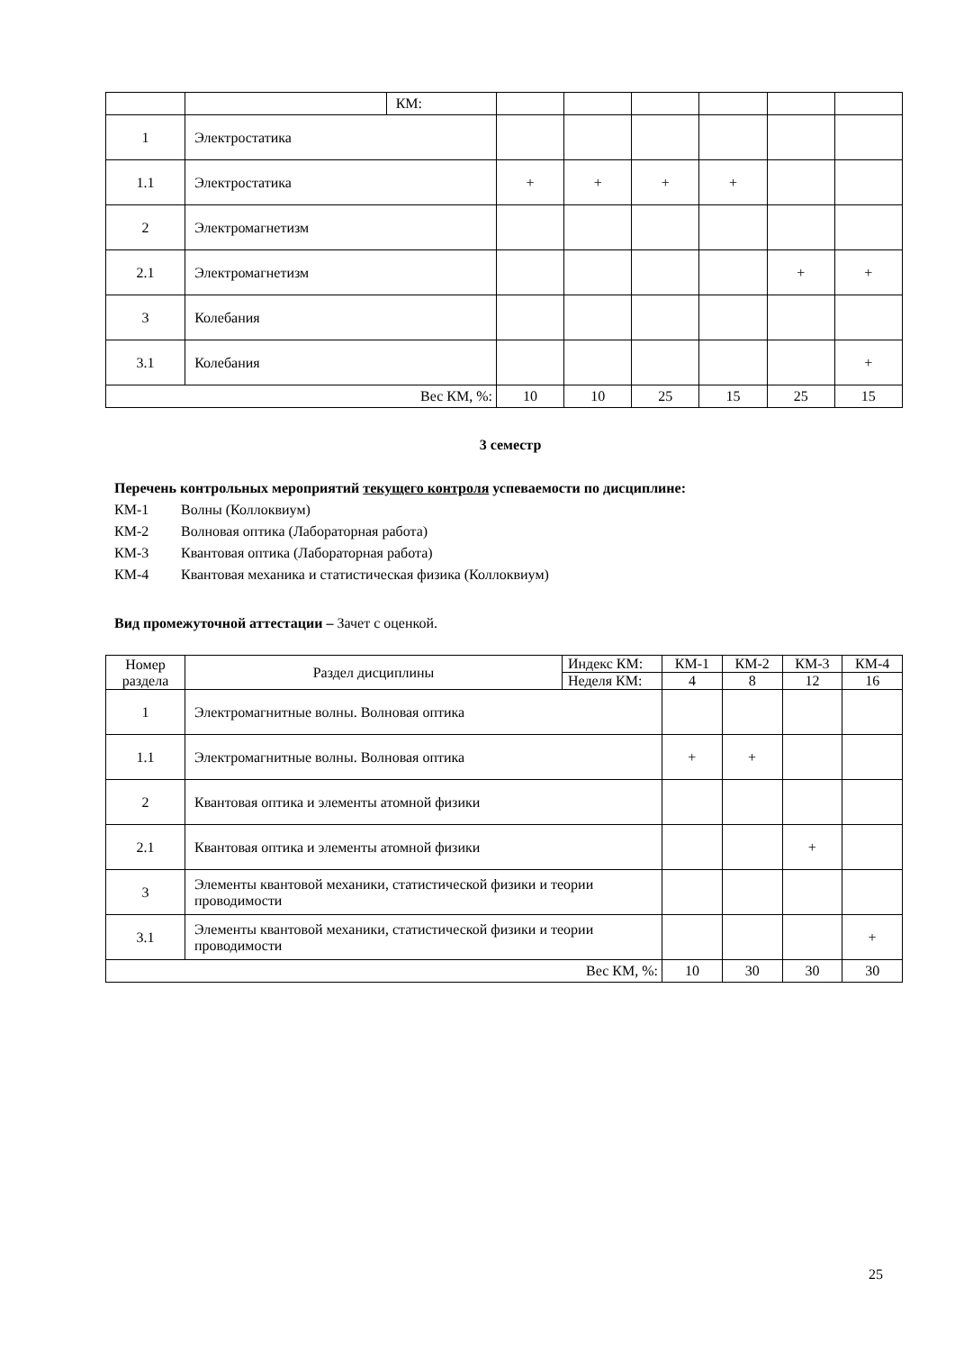| | | КМ: | | | | | | |
| 1 | Электростатика | | | | | | | |
| 1.1 | Электростатика | | + | + | + | + | | |
| 2 | Электромагнетизм | | | | | | | |
| 2.1 | Электромагнетизм | | | | | | + | + |
| 3 | Колебания | | | | | | | |
| 3.1 | Колебания | | | | | | | + |
| Вес КМ, %: | | | 10 | 10 | 25 | 15 | 25 | 15 |
3 семестр
Перечень контрольных мероприятий текущего контроля успеваемости по дисциплине:
КМ-1 Волны (Коллоквиум)
КМ-2 Волновая оптика (Лабораторная работа)
КМ-3 Квантовая оптика (Лабораторная работа)
КМ-4 Квантовая механика и статистическая физика (Коллоквиум)
Вид промежуточной аттестации – Зачет с оценкой.
| Номер раздела | Раздел дисциплины | Индекс КМ: | КМ-1 | КМ-2 | КМ-3 | КМ-4 |
| | | Неделя КМ: | 4 | 8 | 12 | 16 |
| 1 | Электромагнитные волны. Волновая оптика | | | | | |
| 1.1 | Электромагнитные волны. Волновая оптика | | + | + | | |
| 2 | Квантовая оптика и элементы атомной физики | | | | | |
| 2.1 | Квантовая оптика и элементы атомной физики | | | | + | |
| 3 | Элементы квантовой механики, статистической физики и теории проводимости | | | | | |
| 3.1 | Элементы квантовой механики, статистической физики и теории проводимости | | | | | + |
| Вес КМ, %: | | | 10 | 30 | 30 | 30 |
25